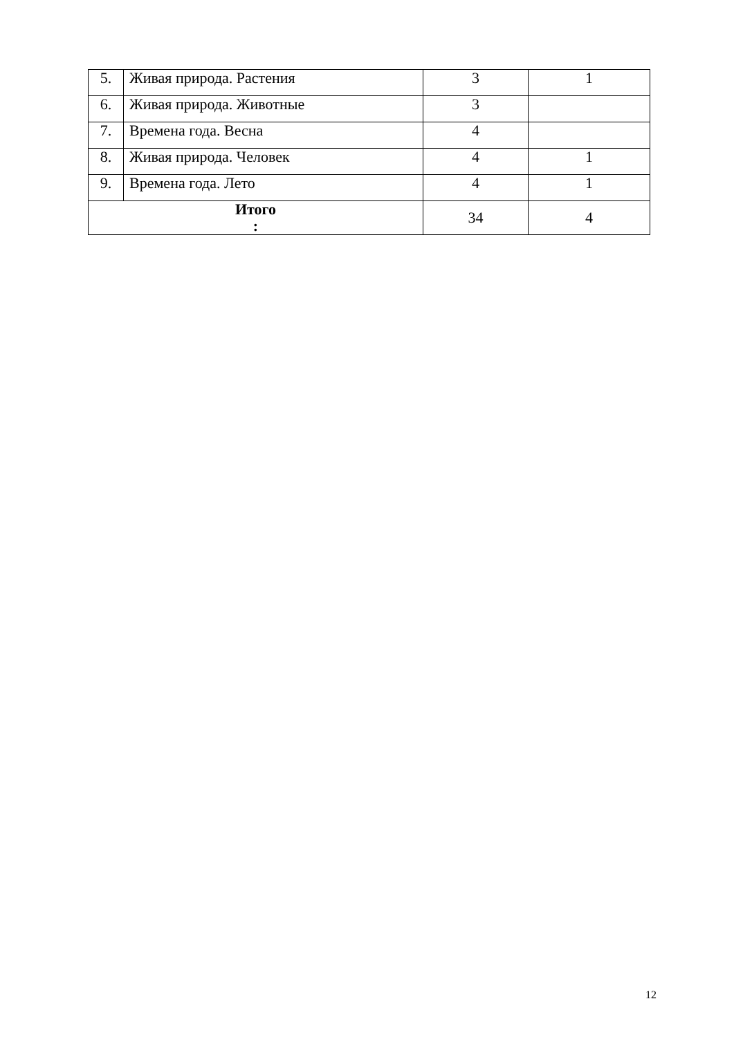| 5. | Живая природа. Растения | 3 | 1 |
| 6. | Живая природа. Животные | 3 | |
| 7. | Времена года. Весна | 4 | |
| 8. | Живая природа. Человек | 4 | 1 |
| 9. | Времена года. Лето | 4 | 1 |
| Итого : | | 34 | 4 |
12